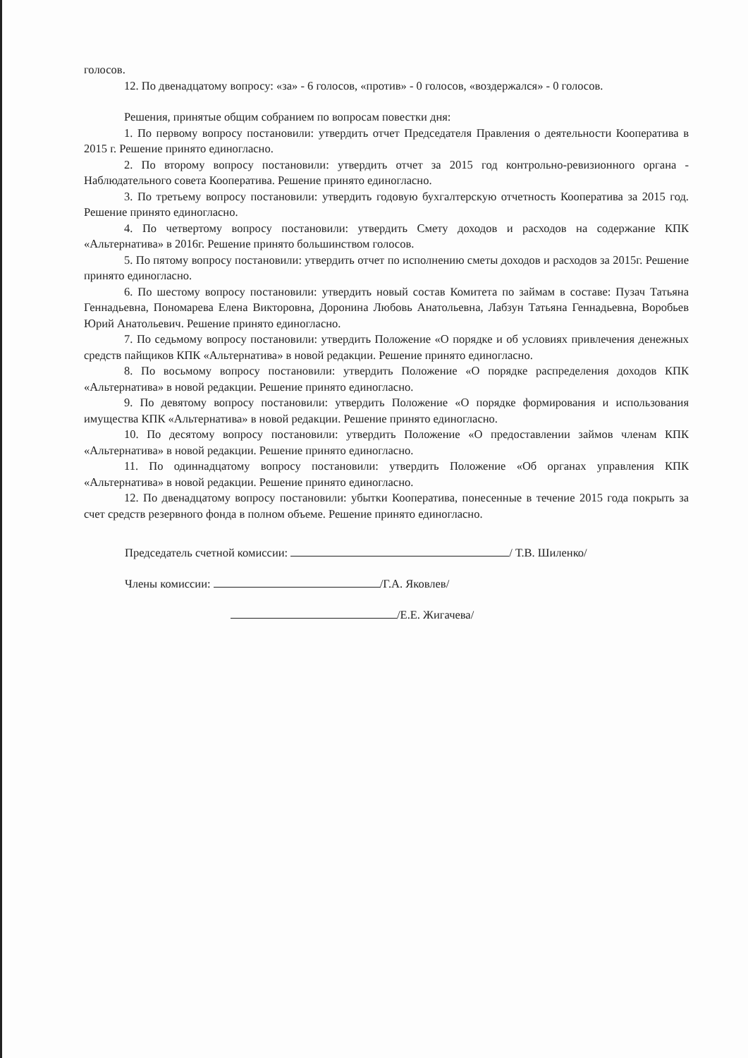голосов.
12. По двенадцатому вопросу: «за» - 6 голосов, «против» - 0 голосов, «воздержался» - 0 голосов.
Решения, принятые общим собранием по вопросам повестки дня:
1. По первому вопросу постановили: утвердить отчет Председателя Правления о деятельности Кооператива в 2015 г. Решение принято единогласно.
2. По второму вопросу постановили: утвердить отчет за 2015 год контрольно-ревизионного органа - Наблюдательного совета Кооператива. Решение принято единогласно.
3. По третьему вопросу постановили: утвердить годовую бухгалтерскую отчетность Кооператива за 2015 год. Решение принято единогласно.
4. По четвертому вопросу постановили: утвердить Смету доходов и расходов на содержание КПК «Альтернатива» в 2016г. Решение принято большинством голосов.
5. По пятому вопросу постановили: утвердить отчет по исполнению сметы доходов и расходов за 2015г. Решение принято единогласно.
6. По шестому вопросу постановили: утвердить новый состав Комитета по займам в составе: Пузач Татьяна Геннадьевна, Пономарева Елена Викторовна, Доронина Любовь Анатольевна, Лабзун Татьяна Геннадьевна, Воробьев Юрий Анатольевич. Решение принято единогласно.
7. По седьмому вопросу постановили: утвердить Положение «О порядке и об условиях привлечения денежных средств пайщиков КПК «Альтернатива» в новой редакции. Решение принято единогласно.
8. По восьмому вопросу постановили: утвердить Положение «О порядке распределения доходов КПК «Альтернатива» в новой редакции. Решение принято единогласно.
9. По девятому вопросу постановили: утвердить Положение «О порядке формирования и использования имущества КПК «Альтернатива» в новой редакции. Решение принято единогласно.
10. По десятому вопросу постановили: утвердить Положение «О предоставлении займов членам КПК «Альтернатива» в новой редакции. Решение принято единогласно.
11. По одиннадцатому вопросу постановили: утвердить Положение «Об органах управления КПК «Альтернатива» в новой редакции. Решение принято единогласно.
12. По двенадцатому вопросу постановили: убытки Кооператива, понесенные в течение 2015 года покрыть за счет средств резервного фонда в полном объеме. Решение принято единогласно.
Председатель счетной комиссии: / Т.В. Шиленко/
Члены комиссии: /Г.А. Яковлев/
/Е.Е. Жигачева/